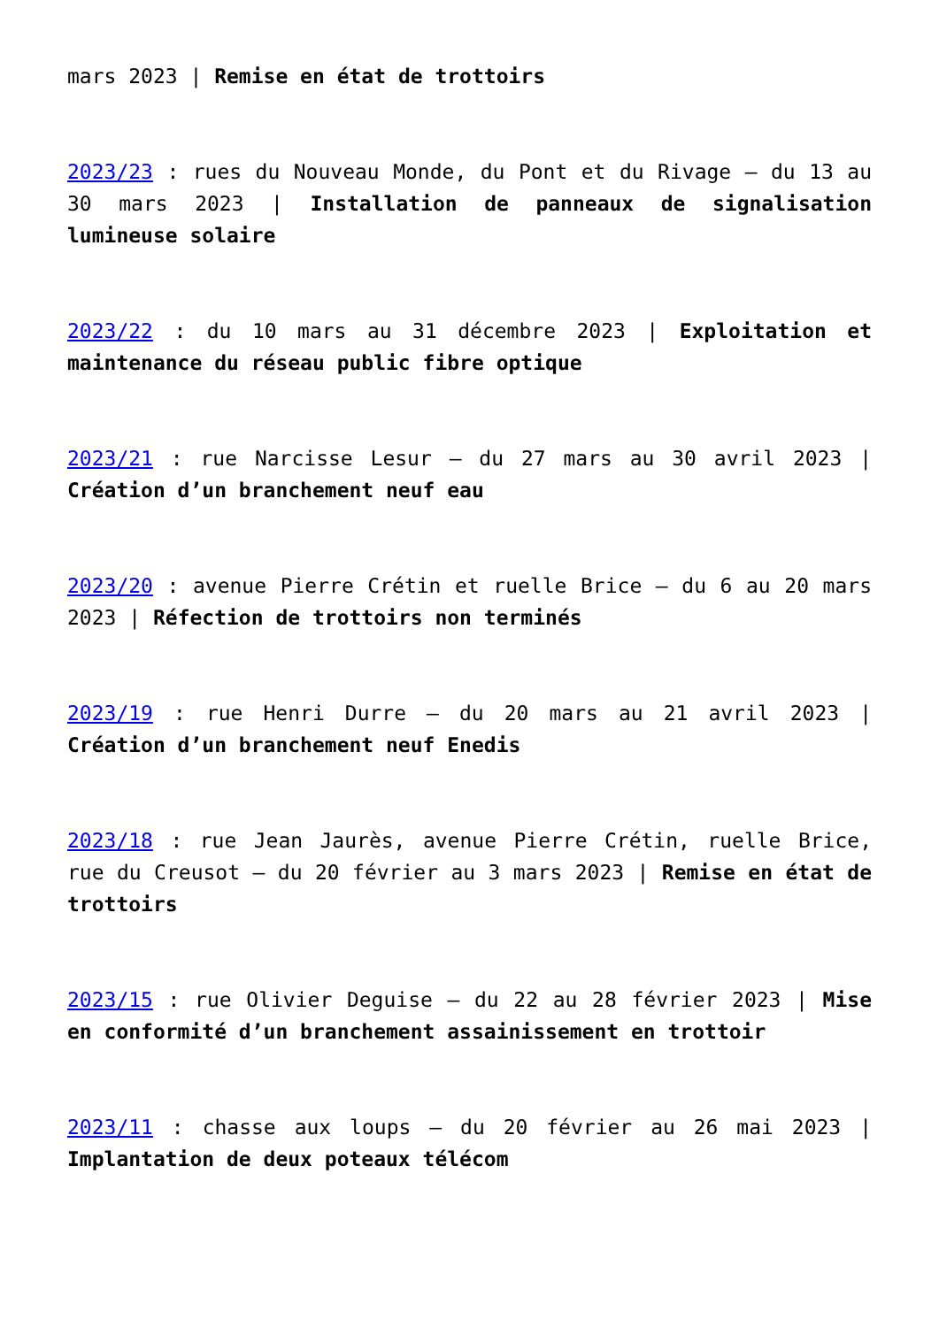mars 2023 | Remise en état de trottoirs
2023/23 : rues du Nouveau Monde, du Pont et du Rivage – du 13 au 30 mars 2023 | Installation de panneaux de signalisation lumineuse solaire
2023/22 : du 10 mars au 31 décembre 2023 | Exploitation et maintenance du réseau public fibre optique
2023/21 : rue Narcisse Lesur – du 27 mars au 30 avril 2023 | Création d’un branchement neuf eau
2023/20 : avenue Pierre Crétin et ruelle Brice – du 6 au 20 mars 2023 | Réfection de trottoirs non terminés
2023/19 : rue Henri Durre – du 20 mars au 21 avril 2023 | Création d’un branchement neuf Enedis
2023/18 : rue Jean Jaurès, avenue Pierre Crétin, ruelle Brice, rue du Creusot – du 20 février au 3 mars 2023 | Remise en état de trottoirs
2023/15 : rue Olivier Deguise – du 22 au 28 février 2023 | Mise en conformité d’un branchement assainissement en trottoir
2023/11 : chasse aux loups – du 20 février au 26 mai 2023 | Implantation de deux poteaux télécom